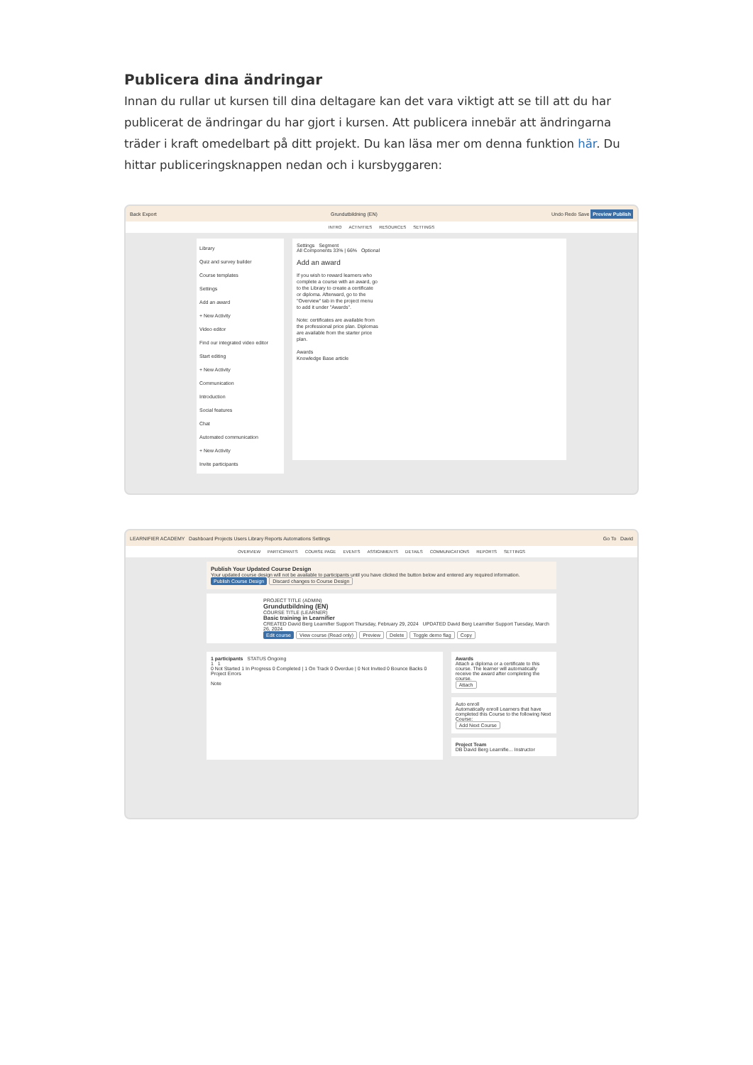Publicera dina ändringar
Innan du rullar ut kursen till dina deltagare kan det vara viktigt att se till att du har publicerat de ändringar du har gjort i kursen. Att publicera innebär att ändringarna träder i kraft omedelbart på ditt projekt. Du kan läsa mer om denna funktion här. Du hittar publiceringsknappen nedan och i kursbyggaren:
Back Export Grundutbildning (EN) Undo Redo Save Preview Publish
INTRO ACTIVITIES RESOURCES SETTINGS
Library
Quiz and survey builder
Course templates
Settings
Add an award
+ New Activity
Video editor
Find our integrated video editor
Start editing
+ New Activity
Communication
Introduction
Social features
Chat
Automated communication
+ New Activity
Invite participants
Settings Segment
All Components 33% | 66% Optional
Add an award
If you wish to reward learners who complete a course with an award, go to the Library to create a certificate or diploma. Afterward, go to the "Overview" tab in the project menu to add it under "Awards".
Note: certificates are available from the professional price plan. Diplomas are available from the starter price plan.
Awards
Knowledge Base article
LEARNIFIER ACADEMY Dashboard Projects Users Library Reports Automations Settings Go To David
OVERVIEW PARTICIPANTS COURSE PAGE EVENTS ASSIGNMENTS DETAILS COMMUNICATIONS REPORTS SETTINGS
Publish Your Updated Course Design
Your updated course design will not be available to participants until you have clicked the button below and entered any required information.
Publish Course Design Discard changes to Course Design
PROJECT TITLE (ADMIN)
Grundutbildning (EN)
COURSE TITLE (LEARNER)
Basic training in Learnifier
CREATED David Berg Learnifier Support Thursday, February 29, 2024 UPDATED David Berg Learnifier Support Tuesday, March 26, 2024
Edit course View course (Read only) Preview Delete Toggle demo flag Copy
1 participants STATUS Ongoing
1 1
0 Not Started 1 In Progress 0 Completed | 1 On Track 0 Overdue | 0 Not Invited 0 Bounce Backs 0 Project Errors
Note
Awards
Attach a diploma or a certificate to this course. The learner will automatically receive the award after completing the course.
Attach
Auto enroll
Automatically enroll Learners that have completed this Course to the following Next Course:
Add Next Course
Project Team
DB David Berg Learnifie... Instructor